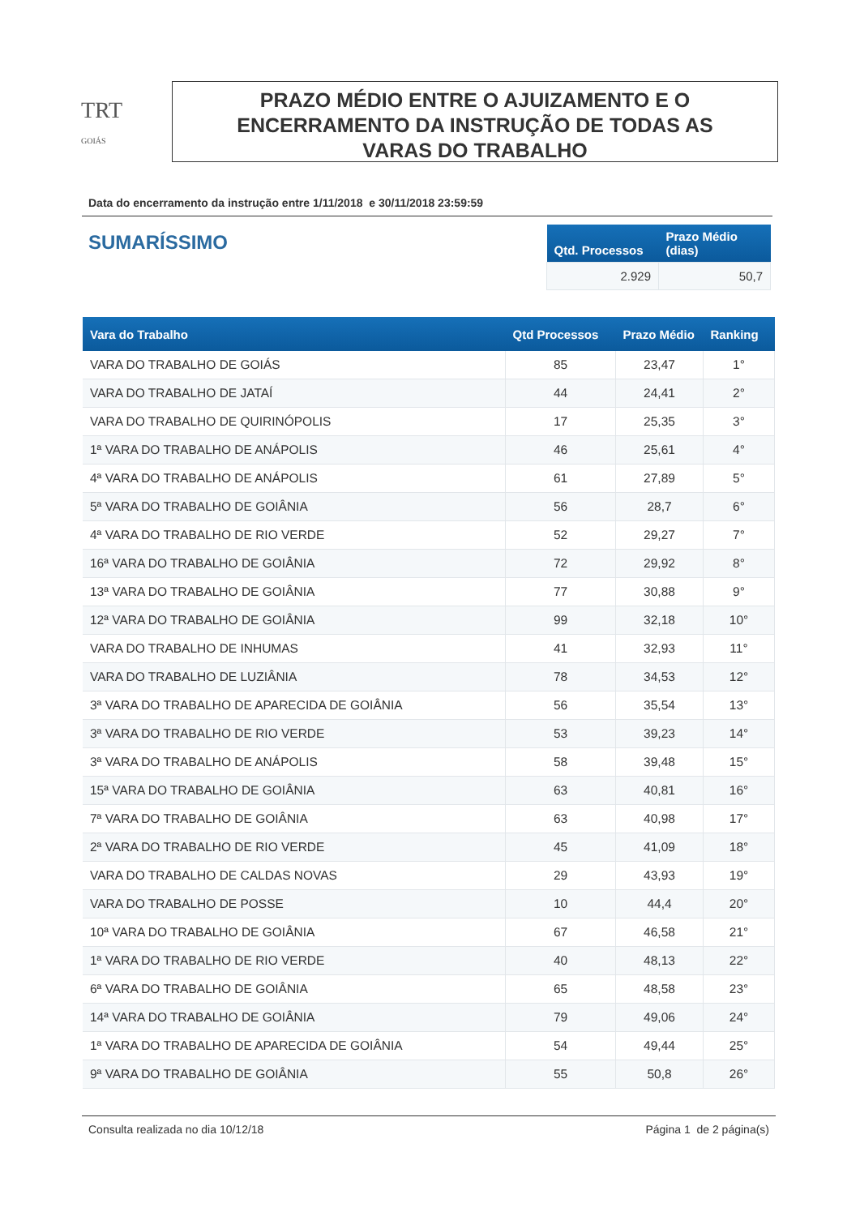TRT
GOIÁS
PRAZO MÉDIO ENTRE O AJUIZAMENTO E O
ENCERRAMENTO DA INSTRUÇÃO DE TODAS AS
VARAS DO TRABALHO
Data do encerramento da instrução entre 1/11/2018 e 30/11/2018 23:59:59
SUMARÍSSIMO
| Qtd. Processos | Prazo Médio (dias) |
| --- | --- |
| 2.929 | 50,7 |
| Vara do Trabalho | Qtd Processos | Prazo Médio | Ranking |
| --- | --- | --- | --- |
| VARA DO TRABALHO DE GOIÁS | 85 | 23,47 | 1° |
| VARA DO TRABALHO DE JATAÍ | 44 | 24,41 | 2° |
| VARA DO TRABALHO DE QUIRINÓPOLIS | 17 | 25,35 | 3° |
| 1ª VARA DO TRABALHO DE ANÁPOLIS | 46 | 25,61 | 4° |
| 4ª VARA DO TRABALHO DE ANÁPOLIS | 61 | 27,89 | 5° |
| 5ª VARA DO TRABALHO DE GOIÂNIA | 56 | 28,7 | 6° |
| 4ª VARA DO TRABALHO DE RIO VERDE | 52 | 29,27 | 7° |
| 16ª VARA DO TRABALHO DE GOIÂNIA | 72 | 29,92 | 8° |
| 13ª VARA DO TRABALHO DE GOIÂNIA | 77 | 30,88 | 9° |
| 12ª VARA DO TRABALHO DE GOIÂNIA | 99 | 32,18 | 10° |
| VARA DO TRABALHO DE INHUMAS | 41 | 32,93 | 11° |
| VARA DO TRABALHO DE LUZIÂNIA | 78 | 34,53 | 12° |
| 3ª VARA DO TRABALHO DE APARECIDA DE GOIÂNIA | 56 | 35,54 | 13° |
| 3ª VARA DO TRABALHO DE RIO VERDE | 53 | 39,23 | 14° |
| 3ª VARA DO TRABALHO DE ANÁPOLIS | 58 | 39,48 | 15° |
| 15ª VARA DO TRABALHO DE GOIÂNIA | 63 | 40,81 | 16° |
| 7ª VARA DO TRABALHO DE GOIÂNIA | 63 | 40,98 | 17° |
| 2ª VARA DO TRABALHO DE RIO VERDE | 45 | 41,09 | 18° |
| VARA DO TRABALHO DE CALDAS NOVAS | 29 | 43,93 | 19° |
| VARA DO TRABALHO DE POSSE | 10 | 44,4 | 20° |
| 10ª VARA DO TRABALHO DE GOIÂNIA | 67 | 46,58 | 21° |
| 1ª VARA DO TRABALHO DE RIO VERDE | 40 | 48,13 | 22° |
| 6ª VARA DO TRABALHO DE GOIÂNIA | 65 | 48,58 | 23° |
| 14ª VARA DO TRABALHO DE GOIÂNIA | 79 | 49,06 | 24° |
| 1ª VARA DO TRABALHO DE APARECIDA DE GOIÂNIA | 54 | 49,44 | 25° |
| 9ª VARA DO TRABALHO DE GOIÂNIA | 55 | 50,8 | 26° |
Consulta realizada no dia 10/12/18 Página 1 de 2 página(s)